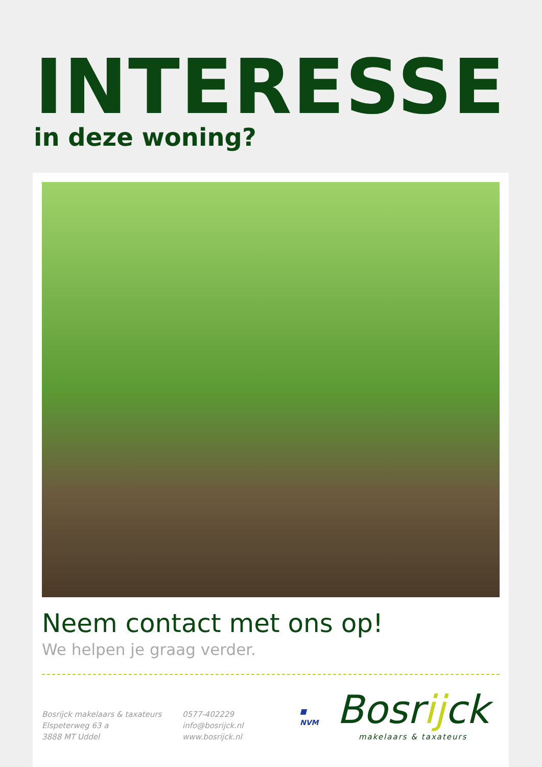INTERESSE
in deze woning?
Neem contact met ons op!
We helpen je graag verder.
Bosrijck makelaars & taxateurs
Elspeterweg 63 a
3888 MT Uddel
0577-402229
info@bosrijck.nl
www.bosrijck.nl
■
NVM
Bosrijck
makelaars & taxateurs